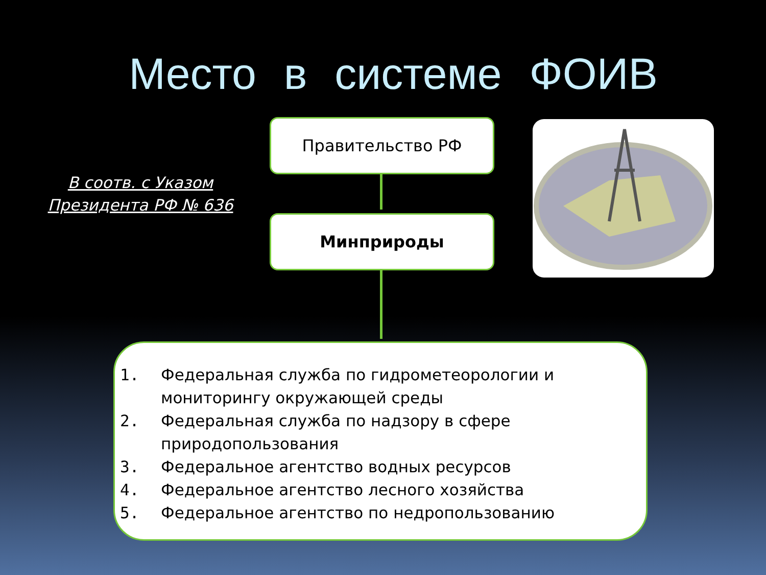Место в системе ФОИВ
В соотв. с Указом Президента РФ № 636
Правительство РФ
Минприроды
1. Федеральная служба по гидрометеорологии и
мониторингу окружающей среды
2. Федеральная служба по надзору в сфере
природопользования
3. Федеральное агентство водных ресурсов
4. Федеральное агентство лесного хозяйства
5. Федеральное агентство по недропользованию